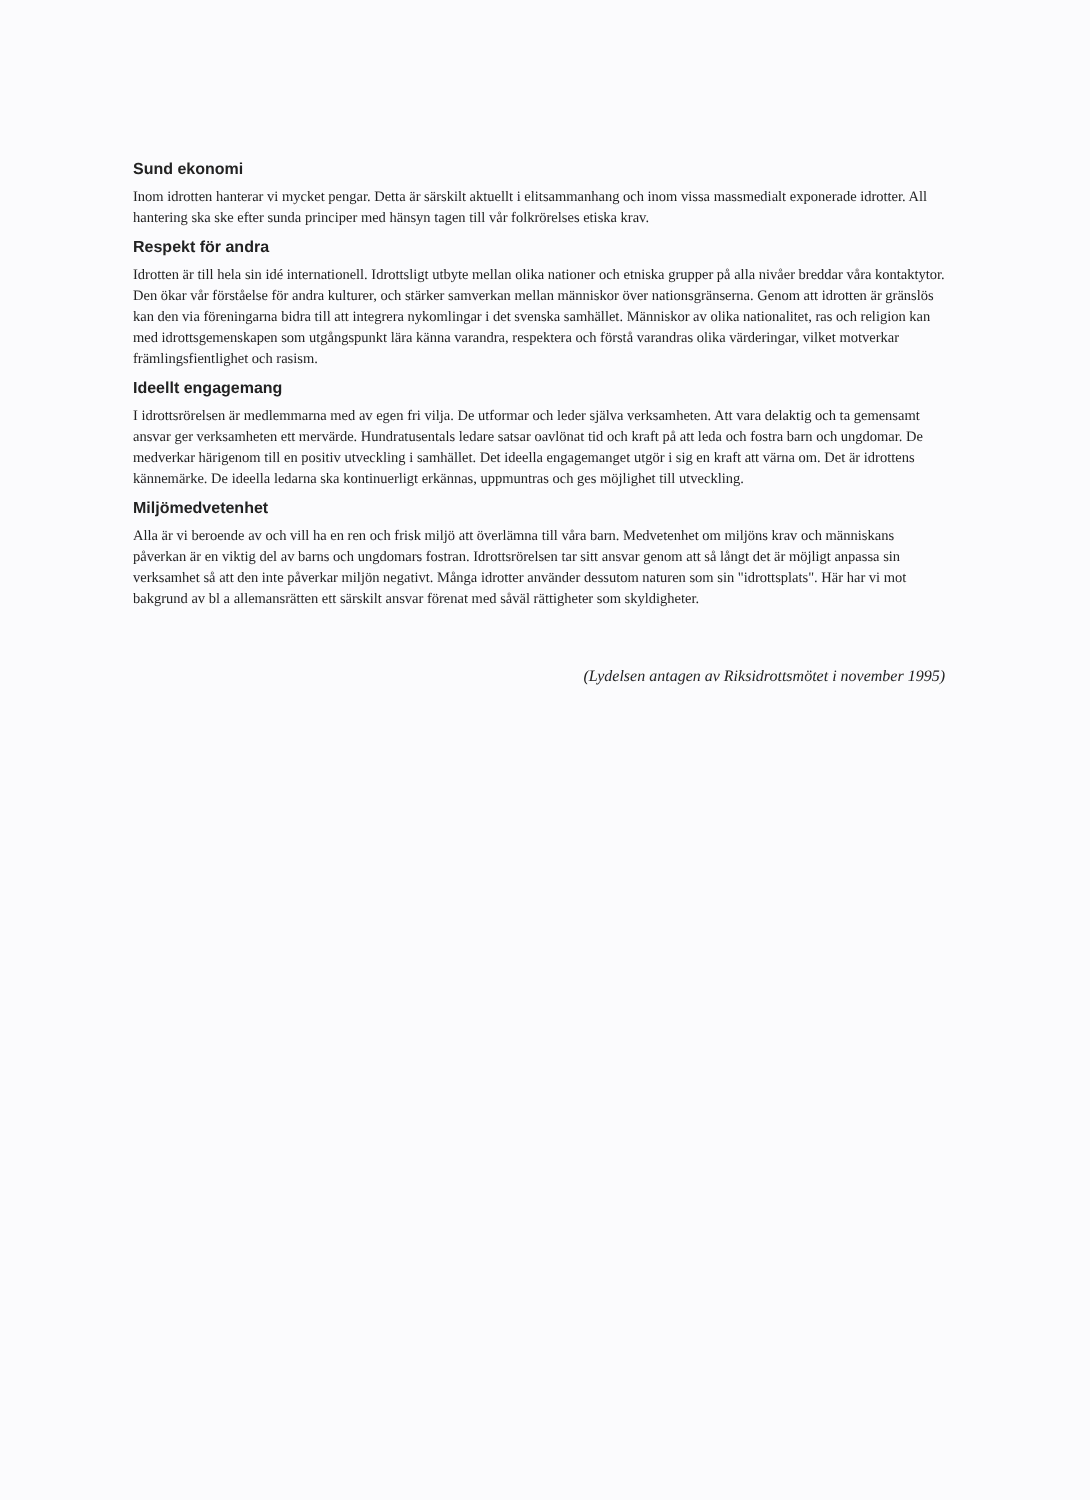Sund ekonomi
Inom idrotten hanterar vi mycket pengar. Detta är särskilt aktuellt i elitsammanhang och inom vissa massmedialt exponerade idrotter. All hantering ska ske efter sunda principer med hänsyn tagen till vår folkrörelses etiska krav.
Respekt för andra
Idrotten är till hela sin idé internationell. Idrottsligt utbyte mellan olika nationer och etniska grupper på alla nivåer breddar våra kontaktytor. Den ökar vår förståelse för andra kulturer, och stärker samverkan mellan människor över nationsgränserna. Genom att idrotten är gränslös kan den via föreningarna bidra till att integrera nykomlingar i det svenska samhället. Människor av olika nationalitet, ras och religion kan med idrottsgemenskapen som utgångspunkt lära känna varandra, respektera och förstå varandras olika värderingar, vilket motverkar främlingsfientlighet och rasism.
Ideellt engagemang
I idrottsrörelsen är medlemmarna med av egen fri vilja. De utformar och leder själva verksamheten. Att vara delaktig och ta gemensamt ansvar ger verksamheten ett mervärde. Hundratusentals ledare satsar oavlönat tid och kraft på att leda och fostra barn och ungdomar. De medverkar härigenom till en positiv utveckling i samhället. Det ideella engagemanget utgör i sig en kraft att värna om. Det är idrottens kännemärke. De ideella ledarna ska kontinuerligt erkännas, uppmuntras och ges möjlighet till utveckling.
Miljömedvetenhet
Alla är vi beroende av och vill ha en ren och frisk miljö att överlämna till våra barn. Medvetenhet om miljöns krav och människans påverkan är en viktig del av barns och ungdomars fostran. Idrottsrörelsen tar sitt ansvar genom att så långt det är möjligt anpassa sin verksamhet så att den inte påverkar miljön negativt. Många idrotter använder dessutom naturen som sin "idrottsplats". Här har vi mot bakgrund av bl a allemansrätten ett särskilt ansvar förenat med såväl rättigheter som skyldigheter.
(Lydelsen antagen av Riksidrottsmötet i november 1995)